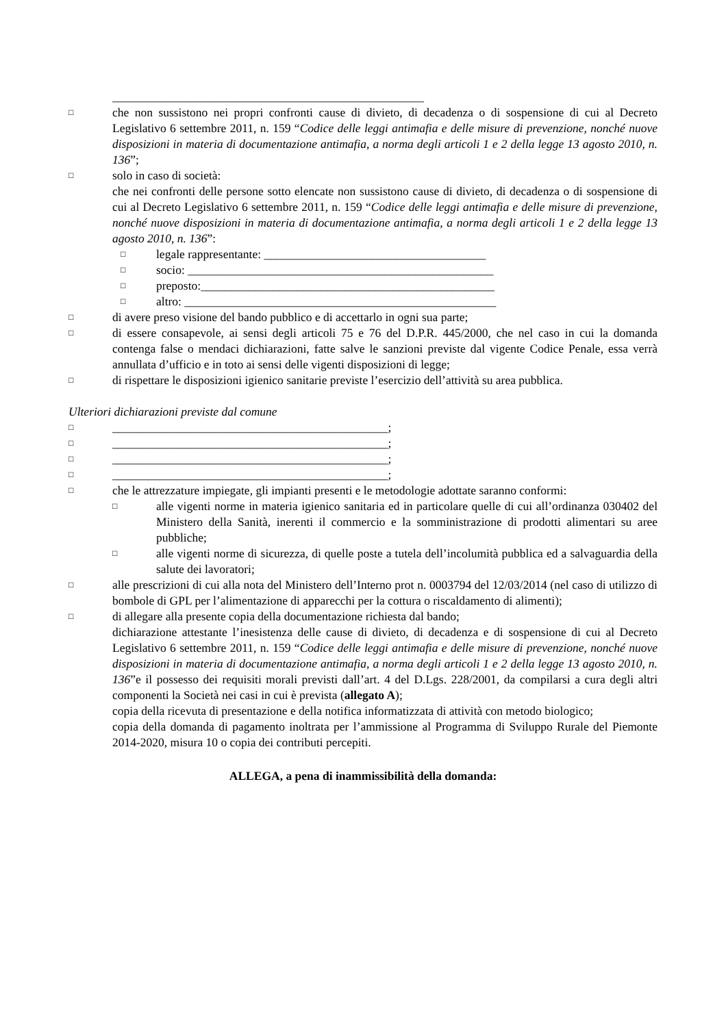____________________________________________________
□
che non sussistono nei propri confronti cause di divieto, di decadenza o di sospensione di cui al Decreto Legislativo 6 settembre 2011, n. 159 “Codice delle leggi antimafia e delle misure di prevenzione, nonché nuove disposizioni in materia di documentazione antimafia, a norma degli articoli 1 e 2 della legge 13 agosto 2010, n. 136”;
□
solo in caso di società:
che nei confronti delle persone sotto elencate non sussistono cause di divieto, di decadenza o di sospensione di cui al Decreto Legislativo 6 settembre 2011, n. 159 “Codice delle leggi antimafia e delle misure di prevenzione, nonché nuove disposizioni in materia di documentazione antimafia, a norma degli articoli 1 e 2 della legge 13 agosto 2010, n. 136”:
□
legale rappresentante: _____________________________________
□
socio: ___________________________________________________
□
preposto:_________________________________________________
□
altro: ____________________________________________________
□
di avere preso visione del bando pubblico e di accettarlo in ogni sua parte;
□
di essere consapevole, ai sensi degli articoli 75 e 76 del D.P.R. 445/2000, che nel caso in cui la domanda contenga false o mendaci dichiarazioni, fatte salve le sanzioni previste dal vigente Codice Penale, essa verrà annullata d’ufficio e in toto ai sensi delle vigenti disposizioni di legge;
□
di rispettare le disposizioni igienico sanitarie previste l’esercizio dell’attività su area pubblica.
Ulteriori dichiarazioni previste dal comune
□
______________________________________________;
□
______________________________________________;
□
______________________________________________;
□
______________________________________________;
□
che le attrezzature impiegate, gli impianti presenti e le metodologie adottate saranno conformi:
□
alle vigenti norme in materia igienico sanitaria ed in particolare quelle di cui all’ordinanza 030402 del Ministero della Sanità, inerenti il commercio e la somministrazione di prodotti alimentari su aree pubbliche;
□
alle vigenti norme di sicurezza, di quelle poste a tutela dell’incolumità pubblica ed a salvaguardia della salute dei lavoratori;
□
alle prescrizioni di cui alla nota del Ministero dell’Interno prot n. 0003794 del 12/03/2014 (nel caso di utilizzo di bombole di GPL per l’alimentazione di apparecchi per la cottura o riscaldamento di alimenti);
□
di allegare alla presente copia della documentazione richiesta dal bando;
dichiarazione attestante l’inesistenza delle cause di divieto, di decadenza e di sospensione di cui al Decreto Legislativo 6 settembre 2011, n. 159 “Codice delle leggi antimafia e delle misure di prevenzione, nonché nuove disposizioni in materia di documentazione antimafia, a norma degli articoli 1 e 2 della legge 13 agosto 2010, n. 136”e il possesso dei requisiti morali previsti dall’art. 4 del D.Lgs. 228/2001, da compilarsi a cura degli altri componenti la Società nei casi in cui è prevista (allegato A);
copia della ricevuta di presentazione e della notifica informatizzata di attività con metodo biologico;
copia della domanda di pagamento inoltrata per l’ammissione al Programma di Sviluppo Rurale del Piemonte 2014-2020, misura 10 o copia dei contributi percepiti.
ALLEGA, a pena di inammissibilità della domanda: